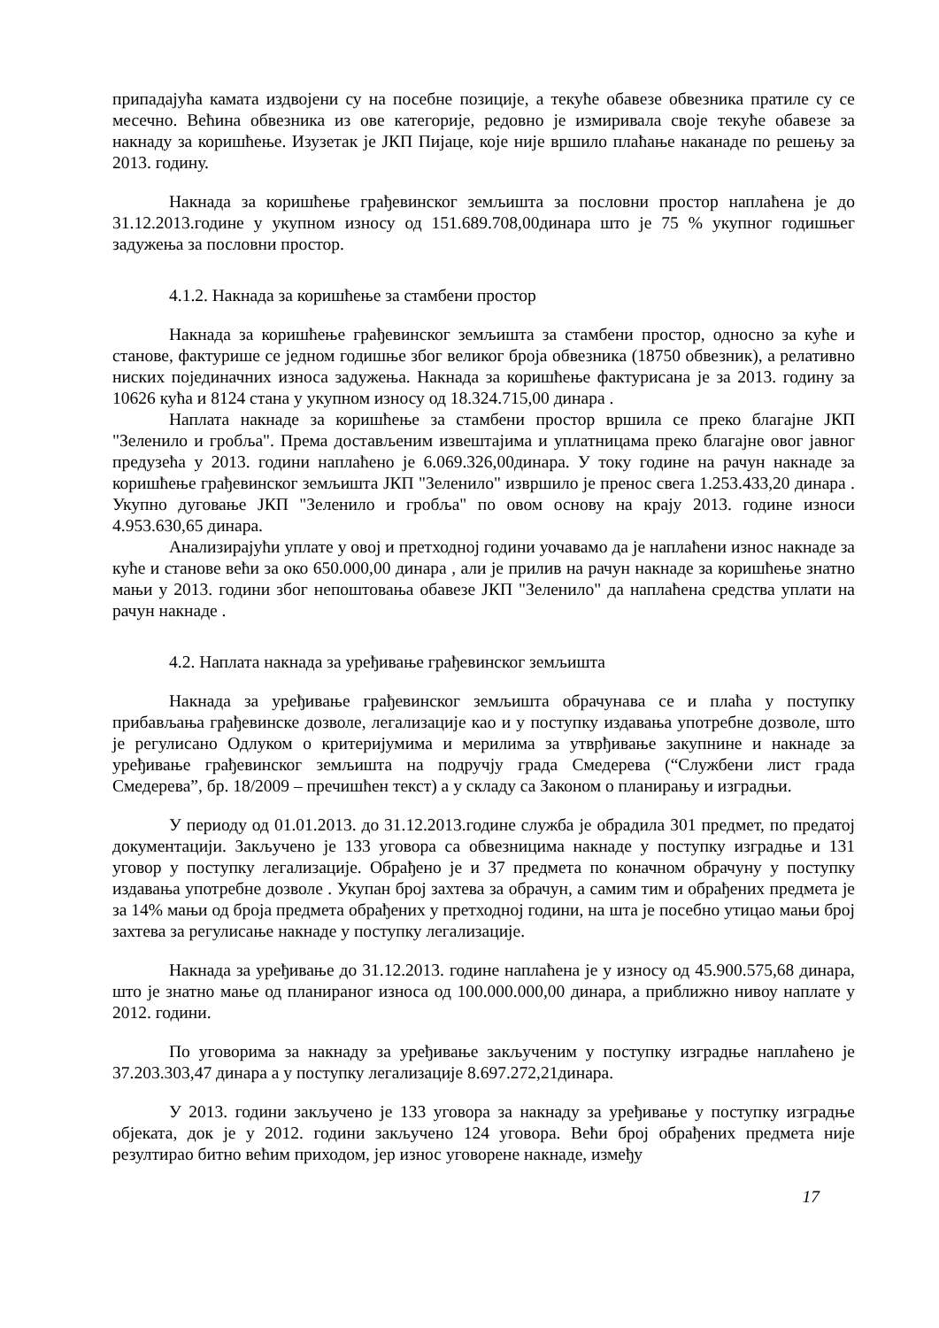припадајућа камата издвојени су на посебне позиције, а текуће обавезе обвезника пратиле су се месечно. Већина обвезника из ове категорије, редовно је измиривала своје текуће обавезе за накнаду за коришћење. Изузетак је ЈКП Пијаце, које није вршило плаћање наканаде по решењу за 2013. годину.
Накнада за коришћење грађевинског земљишта за пословни простор наплаћена је до 31.12.2013.године у укупном износу од 151.689.708,00динара што је 75 % укупног годишњег задужења за пословни простор.
4.1.2. Накнада за коришћење за стамбени простор
Накнада за коришћење грађевинског земљишта за стамбени простор, односно за куће и станове, фактурише се једном годишње због великог броја обвезника (18750 обвезник), а релативно ниских појединачних износа задужења. Накнада за коришћење фактурисана је за 2013. годину за 10626 кућа и 8124 стана у укупном износу од 18.324.715,00 динара .
Наплата накнаде за коришћење за стамбени простор вршила се преко благајне ЈКП "Зеленило и гробља". Према достављеним извештајима и уплатницама преко благајне овог јавног предузећа у 2013. години наплаћено је 6.069.326,00динара. У току године на рачун накнаде за коришћење грађевинског земљишта ЈКП "Зеленило" извршило је пренос свега 1.253.433,20 динара . Укупно дуговање ЈКП "Зеленило и гробља" по овом основу на крају 2013. године износи 4.953.630,65 динара.
Анализирајући уплате у овој и претходној години уочавамо да је наплаћени износ накнаде за куће и станове већи за око 650.000,00 динара , али је прилив на рачун накнаде за коришћење знатно мањи у 2013. години због непоштовања обавезе ЈКП "Зеленило" да наплаћена средства уплати на рачун накнаде .
4.2. Наплата накнада за уређивање грађевинског земљишта
Накнада за уређивање грађевинског земљишта обрачунава се и плаћа у поступку прибављања грађевинске дозволе, легализације као и у поступку издавања употребне дозволе, што је регулисано Одлуком о критеријумима и мерилима за утврђивање закупнине и накнаде за уређивање грађевинског земљишта на подручју града Смедерева (“Службени лист града Смедерева”, бр. 18/2009 – пречишћен текст) а у складу са Законом о планирању и изградњи.
У периоду од 01.01.2013. до 31.12.2013.године служба је обрадила 301 предмет, по предатој документацији. Закључено је 133 уговора са обвезницима накнаде у поступку изградње и 131 уговор у поступку легализације. Обрађено је и 37 предмета по коначном обрачуну у поступку издавања употребне дозволе . Укупан број захтева за обрачун, а самим тим и обрађених предмета је за 14% мањи од броја предмета обрађених у претходној години, на шта је посебно утицао мањи број захтева за регулисање накнаде у поступку легализације.
Накнада за уређивање до 31.12.2013. године наплаћена је у износу од 45.900.575,68 динара, што је знатно мање од планираног износа од 100.000.000,00 динара, а приближно нивоу наплате у 2012. години.
По уговорима за накнаду за уређивање закљученим у поступку изградње наплаћено је 37.203.303,47 динара а у поступку легализације 8.697.272,21динара.
У 2013. години закључено је 133 уговора за накнаду за уређивање у поступку изградње објеката, док је у 2012. години закључено 124 уговора. Већи број обрађених предмета није резултирао битно већим приходом, јер износ уговорене накнаде, између
17